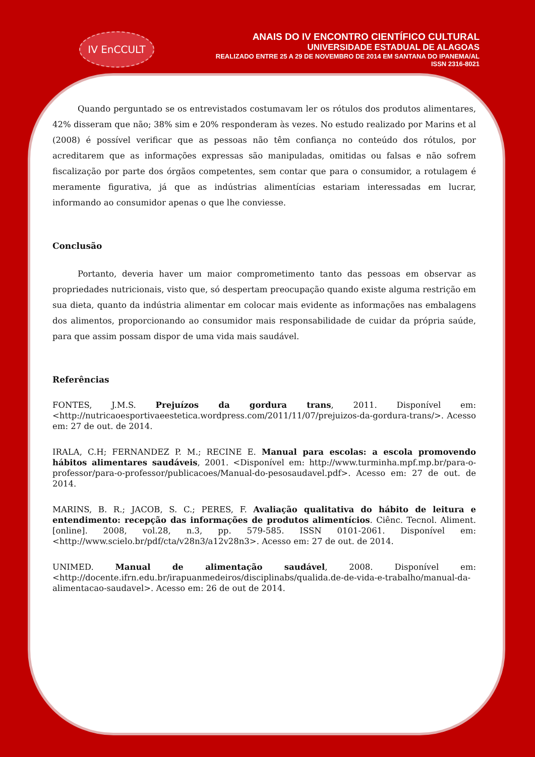IV EnCCULT
ANAIS DO IV ENCONTRO CIENTÍFICO CULTURAL
UNIVERSIDADE ESTADUAL DE ALAGOAS
REALIZADO ENTRE 25 A 29 DE NOVEMBRO DE 2014 EM SANTANA DO IPANEMA/AL
ISSN 2316-8021
Quando perguntado se os entrevistados costumavam ler os rótulos dos produtos alimentares, 42% disseram que não; 38% sim e 20% responderam às vezes. No estudo realizado por Marins et al (2008) é possível verificar que as pessoas não têm confiança no conteúdo dos rótulos, por acreditarem que as informações expressas são manipuladas, omitidas ou falsas e não sofrem fiscalização por parte dos órgãos competentes, sem contar que para o consumidor, a rotulagem é meramente figurativa, já que as indústrias alimentícias estariam interessadas em lucrar, informando ao consumidor apenas o que lhe conviesse.
Conclusão
Portanto, deveria haver um maior comprometimento tanto das pessoas em observar as propriedades nutricionais, visto que, só despertam preocupação quando existe alguma restrição em sua dieta, quanto da indústria alimentar em colocar mais evidente as informações nas embalagens dos alimentos, proporcionando ao consumidor mais responsabilidade de cuidar da própria saúde, para que assim possam dispor de uma vida mais saudável.
Referências
FONTES, J.M.S. Prejuízos da gordura trans, 2011. Disponível em: <http://nutricaoesportivaeestetica.wordpress.com/2011/11/07/prejuizos-da-gordura-trans/>. Acesso em: 27 de out. de 2014.
IRALA, C.H; FERNANDEZ P. M.; RECINE E. Manual para escolas: a escola promovendo hábitos alimentares saudáveis, 2001. <Disponível em: http://www.turminha.mpf.mp.br/para-o-professor/para-o-professor/publicacoes/Manual-do-pesosaudavel.pdf>. Acesso em: 27 de out. de 2014.
MARINS, B. R.; JACOB, S. C.; PERES, F. Avaliação qualitativa do hábito de leitura e entendimento: recepção das informações de produtos alimentícios. Ciênc. Tecnol. Aliment. [online]. 2008, vol.28, n.3, pp. 579-585. ISSN 0101-2061. Disponível em: <http://www.scielo.br/pdf/cta/v28n3/a12v28n3>. Acesso em: 27 de out. de 2014.
UNIMED. Manual de alimentação saudável, 2008. Disponível em: <http://docente.ifrn.edu.br/irapuanmedeiros/disciplinabs/qualida.de-de-vida-e-trabalho/manual-da-alimentacao-saudavel>. Acesso em: 26 de out de 2014.